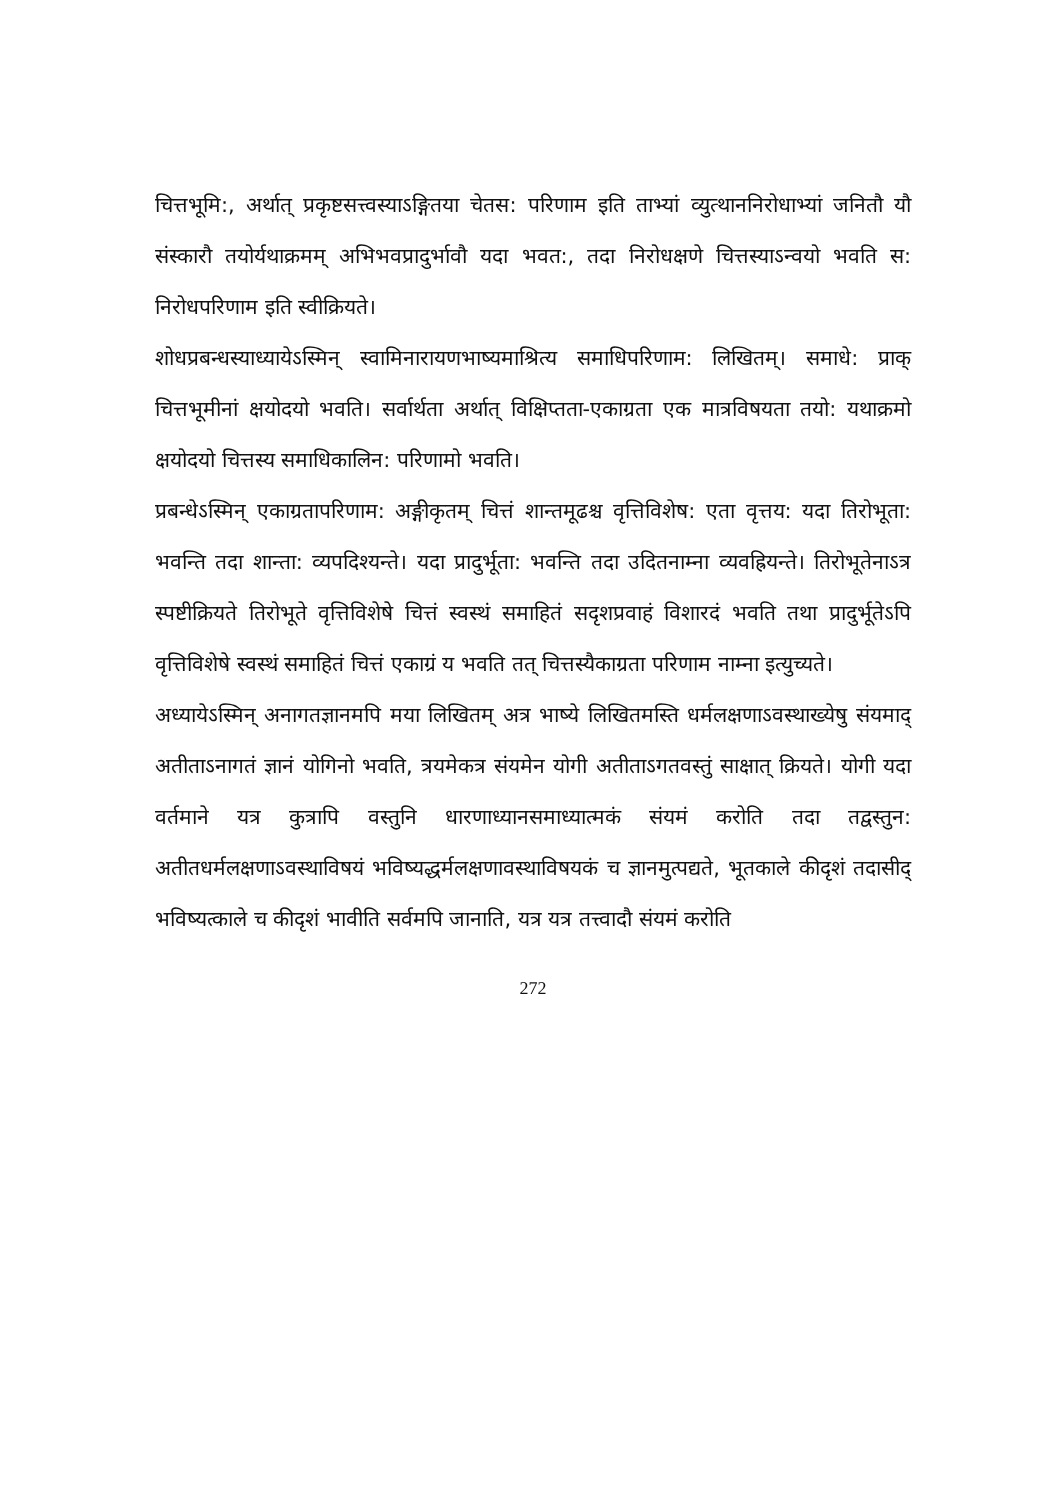चित्तभूमि:, अर्थात् प्रकृष्टसत्त्वस्याऽङ्गितया चेतस: परिणाम इति ताभ्यां व्युत्थाननिरोधाभ्यां जनितौ यौ संस्कारौ तयोर्यथाक्रमम् अभिभवप्रादुर्भावौ यदा भवत:, तदा निरोधक्षणे चित्तस्याऽन्वयो भवति स: निरोधपरिणाम इति स्वीक्रियते।
शोधप्रबन्धस्याध्यायेऽस्मिन् स्वामिनारायणभाष्यमाश्रित्य समाधिपरिणाम: लिखितम्। समाधे: प्राक् चित्तभूमीनां क्षयोदयो भवति। सर्वार्थता अर्थात् विक्षिप्तता-एकाग्रता एक मात्रविषयता तयो: यथाक्रमो क्षयोदयो चित्तस्य समाधिकालिन: परिणामो भवति।
प्रबन्धेऽस्मिन् एकाग्रतापरिणाम: अङ्गीकृतम् चित्तं शान्तमूढश्च वृत्तिविशेष: एता वृत्तय: यदा तिरोभूता: भवन्ति तदा शान्ता: व्यपदिश्यन्ते। यदा प्रादुर्भूता: भवन्ति तदा उदितनाम्ना व्यवह्रियन्ते। तिरोभूतेनाऽत्र स्पष्टीक्रियते तिरोभूते वृत्तिविशेषे चित्तं स्वस्थं समाहितं सदृशप्रवाहं विशारदं भवति तथा प्रादुर्भूतेऽपि वृत्तिविशेषे स्वस्थं समाहितं चित्तं एकाग्रं य भवति तत् चित्तस्यैकाग्रता परिणाम नाम्ना इत्युच्यते।
अध्यायेऽस्मिन् अनागतज्ञानमपि मया लिखितम् अत्र भाष्ये लिखितमस्ति धर्मलक्षणाऽवस्थाख्येषु संयमाद् अतीताऽनागतं ज्ञानं योगिनो भवति, त्रयमेकत्र संयमेन योगी अतीताऽगतवस्तुं साक्षात् क्रियते। योगी यदा वर्तमाने यत्र कुत्रापि वस्तुनि धारणाध्यानसमाध्यात्मकं संयमं करोति तदा तद्वस्तुन: अतीतधर्मलक्षणाऽवस्थाविषयं भविष्यद्धर्मलक्षणावस्थाविषयकं च ज्ञानमुत्पद्यते, भूतकाले कीदृशं तदासीद् भविष्यत्काले च कीदृशं भावीति सर्वमपि जानाति, यत्र यत्र तत्त्वादौ संयमं करोति
272